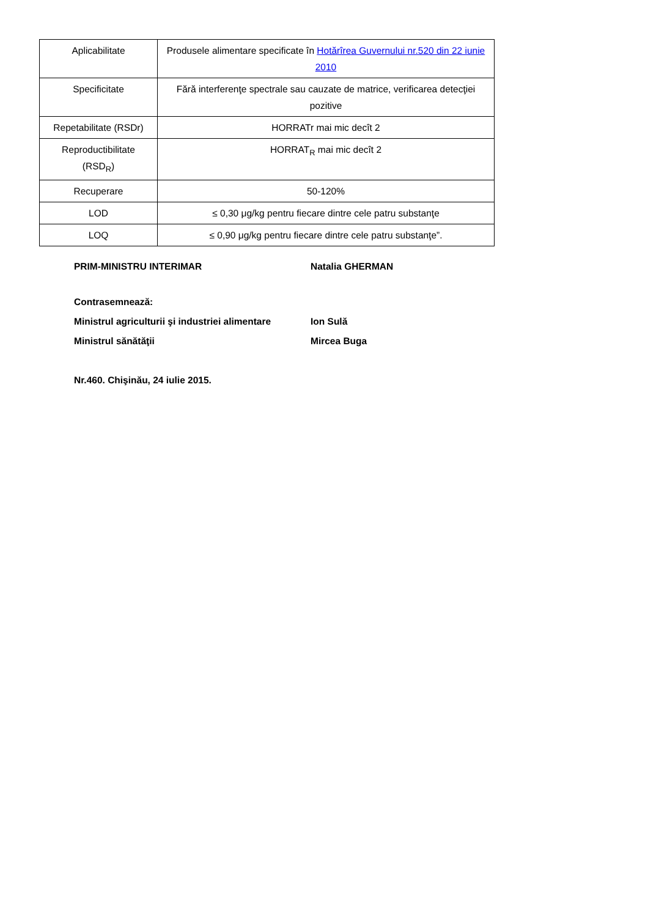| Aplicabilitate | Produsele alimentare specificate în Hotărîrea Guvernului nr.520 din 22 iunie 2010 |
| Specificitate | Fără interferenţe spectrale sau cauzate de matrice, verificarea detecţiei pozitive |
| Repetabilitate (RSDr) | HORRATr mai mic decît 2 |
| Reproductibilitate (RSD<sub>R</sub>) | HORRAT<sub>R</sub> mai mic decît 2 |
| Recuperare | 50-120% |
| LOD | ≤ 0,30 μg/kg pentru fiecare dintre cele patru substanţe |
| LOQ | ≤ 0,90 μg/kg pentru fiecare dintre cele patru substanţe”. |
PRIM-MINISTRU INTERIMAR Natalia GHERMAN
Contrasemnează:
Ministrul agriculturii şi industriei alimentare Ion Sulă
Ministrul sănătăţii Mircea Buga
Nr.460. Chişinău, 24 iulie 2015.